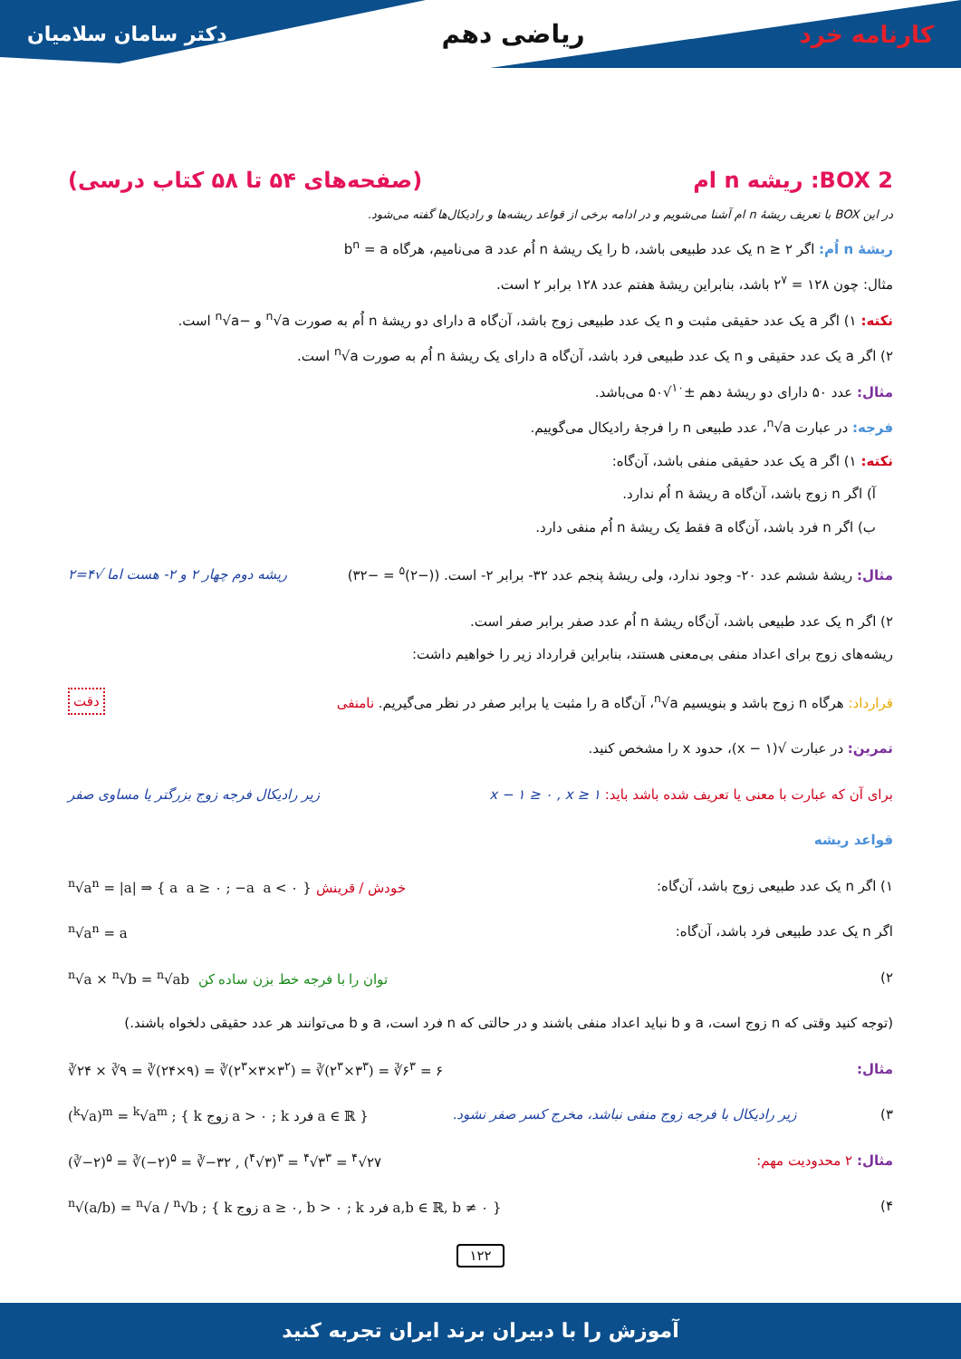کارنامه خرد ریاضی دهم
دکتر سامان سلامیان
BOX 2: ریشه n ام (صفحه‌های ۵۴ تا ۵۸ کتاب درسی)
در این BOX با تعریف ریشهٔ n ام آشنا می‌شویم و در ادامه برخی از قواعد ریشه‌ها و رادیکال‌ها گفته می‌شود.
ریشهٔ n اُم: اگر n ≥ ۲ یک عدد طبیعی باشد، b را یک ریشهٔ n اُم عدد a می‌نامیم، هرگاه b<sup>n</sup> = a
مثال: چون ۱۲۸ = ۲<sup>۷</sup> باشد، بنابراین ریشهٔ هفتم عدد ۱۲۸ برابر ۲ است.
نکته: ۱) اگر a یک عدد حقیقی مثبت و n یک عدد طبیعی زوج باشد، آن‌گاه a دارای دو ریشهٔ n اُم به صورت <sup>n</sup>√a و −<sup>n</sup>√a است.
۲) اگر a یک عدد حقیقی و n یک عدد طبیعی فرد باشد، آن‌گاه a دارای یک ریشهٔ n اُم به صورت <sup>n</sup>√a است.
مثال: عدد ۵۰ دارای دو ریشهٔ دهم ±<sup>۱۰</sup>√۵۰ می‌باشد.
فرجه: در عبارت <sup>n</sup>√a، عدد طبیعی n را فرجهٔ رادیکال می‌گوییم.
نکته: ۱) اگر a یک عدد حقیقی منفی باشد، آن‌گاه:
آ) اگر n زوج باشد، آن‌گاه a ریشهٔ n اُم ندارد.
ب) اگر n فرد باشد، آن‌گاه a فقط یک ریشهٔ n اُم منفی دارد.
مثال: ریشهٔ ششم عدد ۲۰- وجود ندارد، ولی ریشهٔ پنجم عدد ۳۲- برابر ۲- است. ((−۲)<sup>۵</sup> = −۳۲)
ریشه دوم چهار ۲ و ۲- هست اما √۴=۲
۲) اگر n یک عدد طبیعی باشد، آن‌گاه ریشهٔ n اُم عدد صفر برابر صفر است.
ریشه‌های زوج برای اعداد منفی بی‌معنی هستند، بنابراین قرارداد زیر را خواهیم داشت:
قرارداد: هرگاه n زوج باشد و بنویسیم <sup>n</sup>√a، آن‌گاه a را مثبت یا برابر صفر در نظر می‌گیریم. نامنفی
دقت
تمرین: در عبارت √(x − ۱)، حدود x را مشخص کنید.
برای آن که عبارت با معنی یا تعریف شده باشد باید: x − ۱ ≥ ۰ , x ≥ ۱
زیر رادیکال فرجه زوج بزرگتر یا مساوی صفر
قواعد ریشه
۱) اگر n یک عدد طبیعی زوج باشد، آن‌گاه:
<sup>n</sup>√a<sup>n</sup> = |a| ⇒ { a a ≥ ۰ ; −a a < ۰ } خودش / قرینش
اگر n یک عدد طبیعی فرد باشد، آن‌گاه:
<sup>n</sup>√a<sup>n</sup> = a
۲)
<sup>n</sup>√a × <sup>n</sup>√b = <sup>n</sup>√ab توان را با فرجه خط بزن ساده کن
(توجه کنید وقتی که n زوج است، a و b نباید اعداد منفی باشند و در حالتی که n فرد است، a و b می‌توانند هر عدد حقیقی دلخواه باشند.)
مثال:
∛۲۴ × ∛۹ = ∛(۲۴×۹) = ∛(۲<sup>۳</sup>×۳×۳<sup>۲</sup>) = ∛(۲<sup>۳</sup>×۳<sup>۳</sup>) = ∛۶<sup>۳</sup> = ۶
۳)
زیر رادیکال با فرجه زوج منفی نباشد، مخرج کسر صفر نشود. (<sup>k</sup>√a)<sup>m</sup> = <sup>k</sup>√a<sup>m</sup> ; { k زوج a > ۰ ; k فرد a ∈ ℝ }
مثال: ۲ محدودیت مهم:
(∛−۲)<sup>۵</sup> = ∛(−۲)<sup>۵</sup> = ∛−۳۲ , (<sup>۴</sup>√۳)<sup>۳</sup> = <sup>۴</sup>√۳<sup>۳</sup> = <sup>۴</sup>√۲۷
۴)
<sup>n</sup>√(a/b) = <sup>n</sup>√a / <sup>n</sup>√b ; { k زوج a ≥ ۰, b > ۰ ; k فرد a,b ∈ ℝ, b ≠ ۰ }
۱۲۲
آموزش را با دبیران برند ایران تجربه کنید